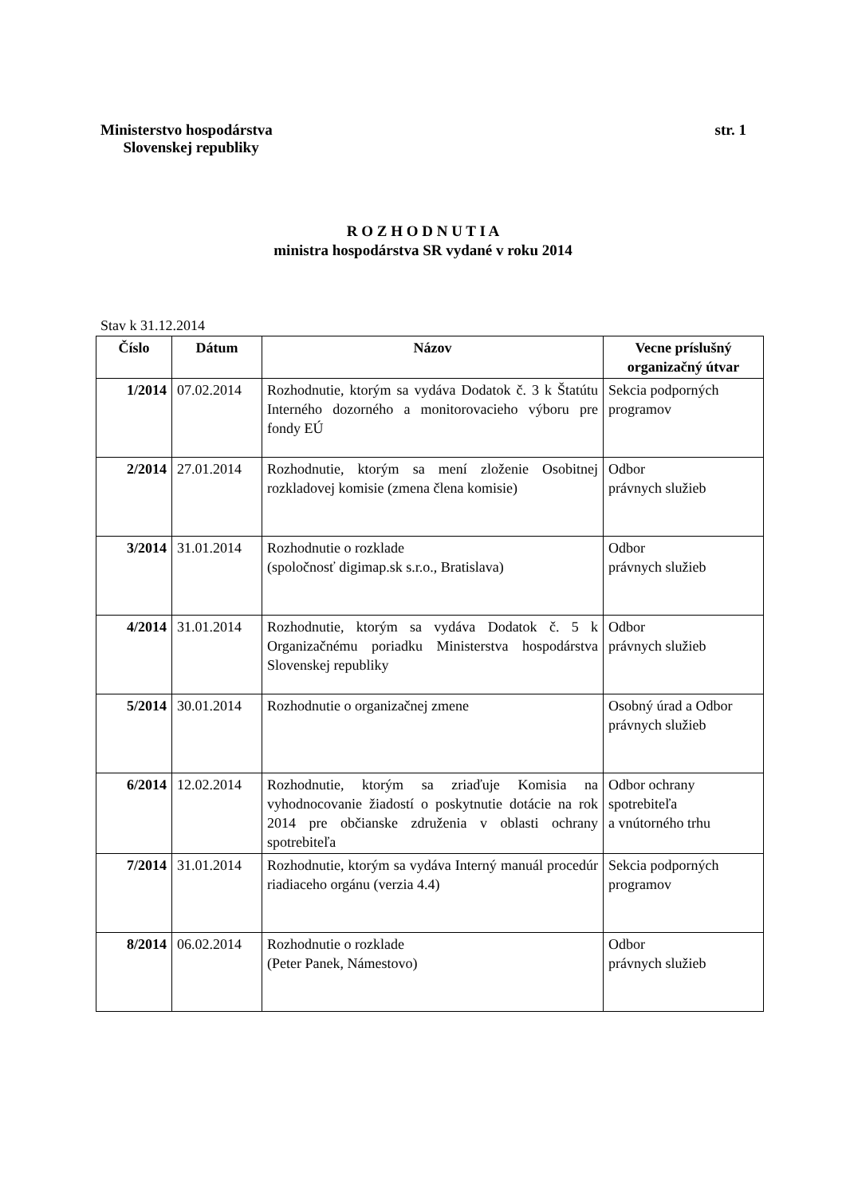Ministerstvo hospodárstva
Slovenskej republiky
str. 1
R O Z H O D N U T I A
ministra hospodárstva SR vydané v roku 2014
Stav k 31.12.2014
| Číslo | Dátum | Názov | Vecne príslušný organizačný útvar |
| --- | --- | --- | --- |
| 1/2014 | 07.02.2014 | Rozhodnutie, ktorým sa vydáva Dodatok č. 3 k Štatútu Interného dozorného a monitorovacieho výboru pre fondy EÚ | Sekcia podporných programov |
| 2/2014 | 27.01.2014 | Rozhodnutie, ktorým sa mení zloženie Osobitnej rozkladovej komisie (zmena člena komisie) | Odbor právnych služieb |
| 3/2014 | 31.01.2014 | Rozhodnutie o rozklade (spoločnosť digimap.sk s.r.o., Bratislava) | Odbor právnych služieb |
| 4/2014 | 31.01.2014 | Rozhodnutie, ktorým sa vydáva Dodatok č. 5 k Organizačnému poriadku Ministerstva hospodárstva Slovenskej republiky | Odbor právnych služieb |
| 5/2014 | 30.01.2014 | Rozhodnutie o organizačnej zmene | Osobný úrad a Odbor právnych služieb |
| 6/2014 | 12.02.2014 | Rozhodnutie, ktorým sa zriaďuje Komisia na vyhodnocovanie žiadostí o poskytnutie dotácie na rok 2014 pre občianske združenia v oblasti ochrany spotrebiteľa | Odbor ochrany spotrebiteľa a vnútorného trhu |
| 7/2014 | 31.01.2014 | Rozhodnutie, ktorým sa vydáva Interný manuál procedúr riadiaceho orgánu (verzia 4.4) | Sekcia podporných programov |
| 8/2014 | 06.02.2014 | Rozhodnutie o rozklade (Peter Panek, Námestovo) | Odbor právnych služieb |